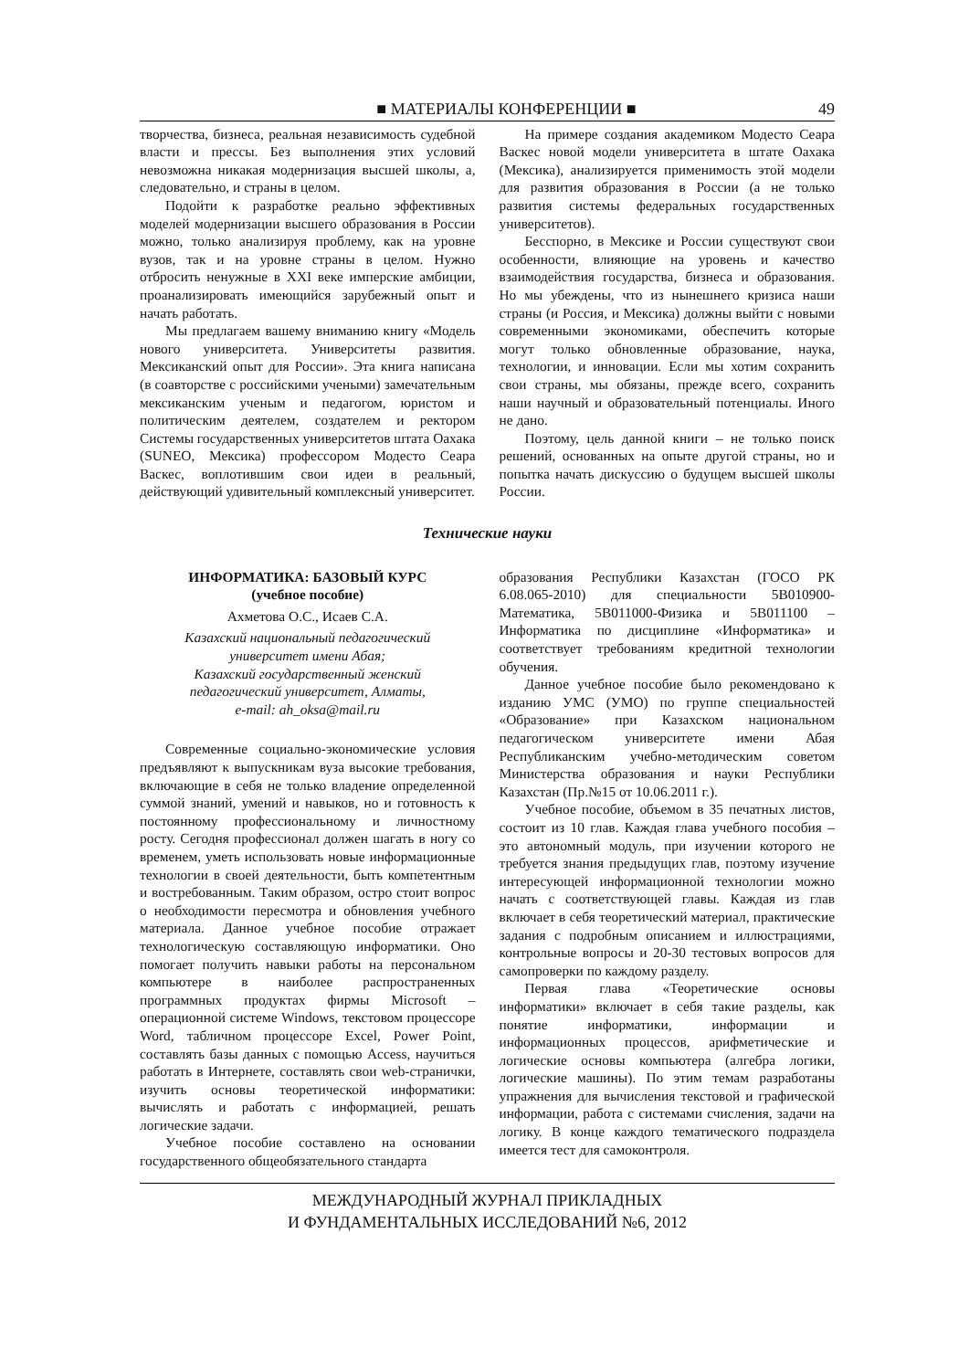■ МАТЕРИАЛЫ КОНФЕРЕНЦИИ ■ 49
творчества, бизнеса, реальная независимость судебной власти и прессы. Без выполнения этих условий невозможна никакая модернизация высшей школы, а, следовательно, и страны в целом.
Подойти к разработке реально эффективных моделей модернизации высшего образования в России можно, только анализируя проблему, как на уровне вузов, так и на уровне страны в целом. Нужно отбросить ненужные в XXI веке имперские амбиции, проанализировать имеющийся зарубежный опыт и начать работать.
Мы предлагаем вашему вниманию книгу «Модель нового университета. Университеты развития. Мексиканский опыт для России». Эта книга написана (в соавторстве с российскими учеными) замечательным мексиканским ученым и педагогом, юристом и политическим деятелем, создателем и ректором Системы государственных университетов штата Оахака (SUNEO, Мексика) профессором Модесто Сеара Васкес, воплотившим свои идеи в реальный, действующий удивительный комплексный университет.
На примере создания академиком Модесто Сеара Васкес новой модели университета в штате Оахака (Мексика), анализируется применимость этой модели для развития образования в России (а не только развития системы федеральных государственных университетов).
Бесспорно, в Мексике и России существуют свои особенности, влияющие на уровень и качество взаимодействия государства, бизнеса и образования. Но мы убеждены, что из нынешнего кризиса наши страны (и Россия, и Мексика) должны выйти с новыми современными экономиками, обеспечить которые могут только обновленные образование, наука, технологии, и инновации. Если мы хотим сохранить свои страны, мы обязаны, прежде всего, сохранить наши научный и образовательный потенциалы. Иного не дано.
Поэтому, цель данной книги – не только поиск решений, основанных на опыте другой страны, но и попытка начать дискуссию о будущем высшей школы России.
Технические науки
ИНФОРМАТИКА: БАЗОВЫЙ КУРС
(учебное пособие)
Ахметова О.С., Исаев С.А.
Казахский национальный педагогический
университет имени Абая;
Казахский государственный женский
педагогический университет, Алматы,
e-mail: ah_oksa@mail.ru
Современные социально-экономические условия предъявляют к выпускникам вуза высокие требования, включающие в себя не только владение определенной суммой знаний, умений и навыков, но и готовность к постоянному профессиональному и личностному росту. Сегодня профессионал должен шагать в ногу со временем, уметь использовать новые информационные технологии в своей деятельности, быть компетентным и востребованным. Таким образом, остро стоит вопрос о необходимости пересмотра и обновления учебного материала. Данное учебное пособие отражает технологическую составляющую информатики. Оно помогает получить навыки работы на персональном компьютере в наиболее распространенных программных продуктах фирмы Microsoft – операционной системе Windows, текстовом процессоре Word, табличном процессоре Excel, Power Point, составлять базы данных с помощью Access, научиться работать в Интернете, составлять свои web-странички, изучить основы теоретической информатики: вычислять и работать с информацией, решать логические задачи.
Учебное пособие составлено на основании государственного общеобязательного стандарта
образования Республики Казахстан (ГОСО РК 6.08.065-2010) для специальности 5В010900-Математика, 5В011000-Физика и 5В011100 – Информатика по дисциплине «Информатика» и соответствует требованиям кредитной технологии обучения.
Данное учебное пособие было рекомендовано к изданию УМС (УМО) по группе специальностей «Образование» при Казахском национальном педагогическом университете имени Абая Республиканским учебно-методическим советом Министерства образования и науки Республики Казахстан (Пр.№15 от 10.06.2011 г.).
Учебное пособие, объемом в 35 печатных листов, состоит из 10 глав. Каждая глава учебного пособия – это автономный модуль, при изучении которого не требуется знания предыдущих глав, поэтому изучение интересующей информационной технологии можно начать с соответствующей главы. Каждая из глав включает в себя теоретический материал, практические задания с подробным описанием и иллюстрациями, контрольные вопросы и 20-30 тестовых вопросов для самопроверки по каждому разделу.
Первая глава «Теоретические основы информатики» включает в себя такие разделы, как понятие информатики, информации и информационных процессов, арифметические и логические основы компьютера (алгебра логики, логические машины). По этим темам разработаны упражнения для вычисления текстовой и графической информации, работа с системами счисления, задачи на логику. В конце каждого тематического подраздела имеется тест для самоконтроля.
МЕЖДУНАРОДНЫЙ ЖУРНАЛ ПРИКЛАДНЫХ
И ФУНДАМЕНТАЛЬНЫХ ИССЛЕДОВАНИЙ №6, 2012